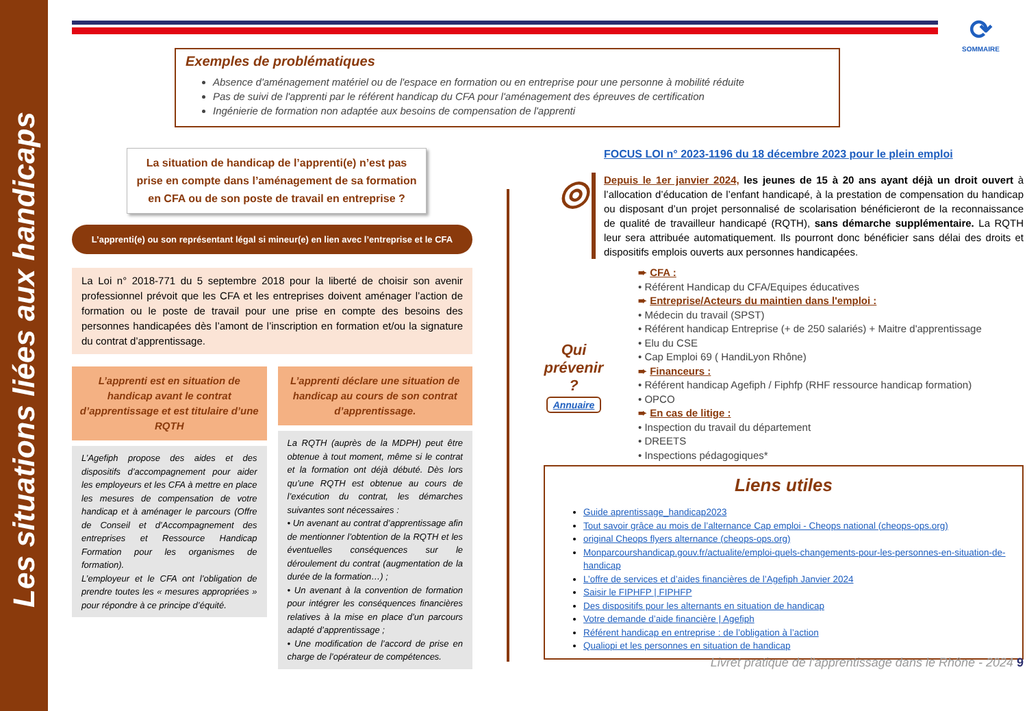Les situations liées aux handicaps
⟳
SOMMAIRE
Exemples de problématiques
Absence d'aménagement matériel ou de l'espace en formation ou en entreprise pour une personne à mobilité réduite
Pas de suivi de l'apprenti par le référent handicap du CFA pour l'aménagement des épreuves de certification
Ingénierie de formation non adaptée aux besoins de compensation de l'apprenti
La situation de handicap de l’apprenti(e) n’est pas prise en compte dans l’aménagement de sa formation en CFA ou de son poste de travail en entreprise ?
L’apprenti(e) ou son représentant légal si mineur(e) en lien avec l’entreprise et le CFA
La Loi n° 2018-771 du 5 septembre 2018 pour la liberté de choisir son avenir professionnel prévoit que les CFA et les entreprises doivent aménager l’action de formation ou le poste de travail pour une prise en compte des besoins des personnes handicapées dès l’amont de l’inscription en formation et/ou la signature du contrat d’apprentissage.
L’apprenti est en situation de handicap avant le contrat d’apprentissage et est titulaire d’une RQTH
L’Agefiph propose des aides et des dispositifs d’accompagnement pour aider les employeurs et les CFA à mettre en place les mesures de compensation de votre handicap et à aménager le parcours (Offre de Conseil et d’Accompagnement des entreprises et Ressource Handicap Formation pour les organismes de formation).
L’employeur et le CFA ont l’obligation de prendre toutes les « mesures appropriées » pour répondre à ce principe d’équité.
L’apprenti déclare une situation de handicap au cours de son contrat d’apprentissage.
La RQTH (auprès de la MDPH) peut être obtenue à tout moment, même si le contrat et la formation ont déjà débuté. Dès lors qu’une RQTH est obtenue au cours de l’exécution du contrat, les démarches suivantes sont nécessaires :
• Un avenant au contrat d’apprentissage afin de mentionner l’obtention de la RQTH et les éventuelles conséquences sur le déroulement du contrat (augmentation de la durée de la formation…) ;
• Un avenant à la convention de formation pour intégrer les conséquences financières relatives à la mise en place d’un parcours adapté d’apprentissage ;
• Une modification de l’accord de prise en charge de l’opérateur de compétences.
FOCUS LOI n° 2023-1196 du 18 décembre 2023 pour le plein emploi
◎
Depuis le 1er janvier 2024, les jeunes de 15 à 20 ans ayant déjà un droit ouvert à l’allocation d’éducation de l’enfant handicapé, à la prestation de compensation du handicap ou disposant d’un projet personnalisé de scolarisation bénéficieront de la reconnaissance de qualité de travailleur handicapé (RQTH), sans démarche supplémentaire. La RQTH leur sera attribuée automatiquement. Ils pourront donc bénéficier sans délai des droits et dispositifs emplois ouverts aux personnes handicapées.
Qui prévenir ?
Annuaire
➨ CFA :
• Référent Handicap du CFA/Equipes éducatives
➨ Entreprise/Acteurs du maintien dans l'emploi :
• Médecin du travail (SPST)
• Référent handicap Entreprise (+ de 250 salariés) + Maitre d'apprentissage
• Elu du CSE
• Cap Emploi 69 ( HandiLyon Rhône)
➨ Financeurs :
• Référent handicap Agefiph / Fiphfp (RHF ressource handicap formation)
• OPCO
➨ En cas de litige :
• Inspection du travail du département
• DREETS
• Inspections pédagogiques*
Liens utiles
Guide aprentissage_handicap2023
Tout savoir grâce au mois de l’alternance Cap emploi - Cheops national (cheops-ops.org)
original Cheops flyers alternance (cheops-ops.org)
Monparcourshandicap.gouv.fr/actualite/emploi-quels-changements-pour-les-personnes-en-situation-de-handicap
L’offre de services et d’aides financières de l’Agefiph Janvier 2024
Saisir le FIPHFP | FIPHFP
Des dispositifs pour les alternants en situation de handicap
Votre demande d’aide financière | Agefiph
Référent handicap en entreprise : de l’obligation à l’action
Qualiopi et les personnes en situation de handicap
Livret pratique de l’apprentissage dans le Rhône - 2024 9